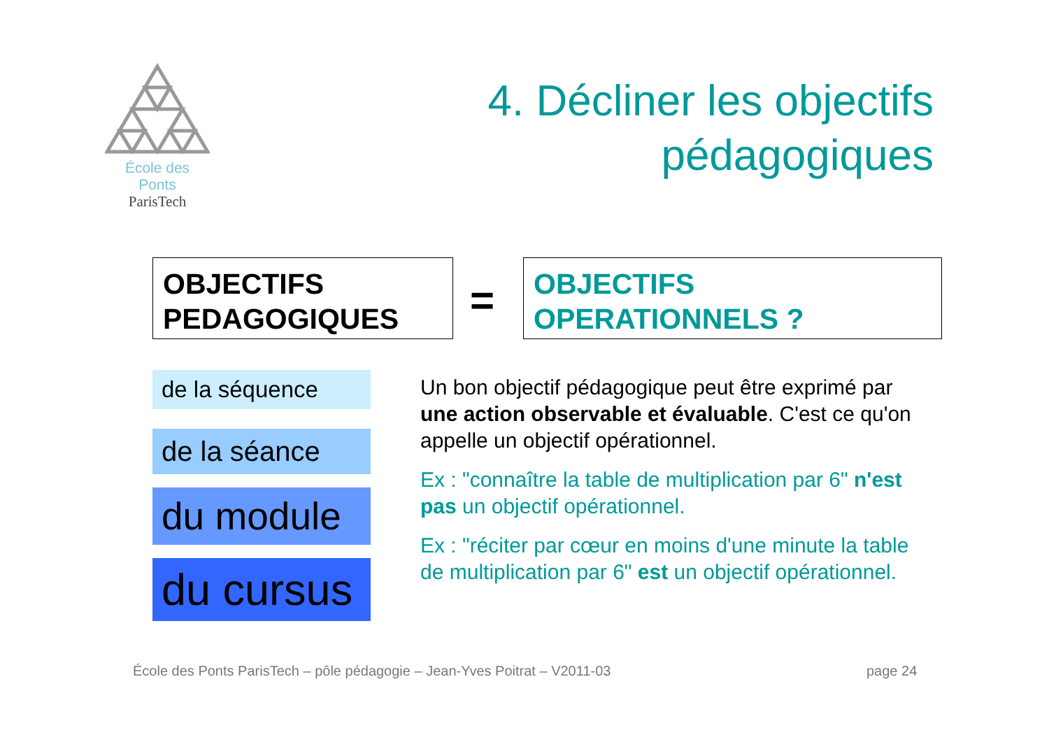École des Ponts
ParisTech
4. Décliner les objectifs
pédagogiques
OBJECTIFS
PEDAGOGIQUES
=
OBJECTIFS
OPERATIONNELS ?
de la séquence
de la séance
du module
du cursus
Un bon objectif pédagogique peut être exprimé par une action observable et évaluable. C'est ce qu'on appelle un objectif opérationnel.
Ex : "connaître la table de multiplication par 6" n'est pas un objectif opérationnel.
Ex : "réciter par cœur en moins d'une minute la table de multiplication par 6" est un objectif opérationnel.
École des Ponts ParisTech – pôle pédagogie – Jean-Yves Poitrat – V2011-03
page 24